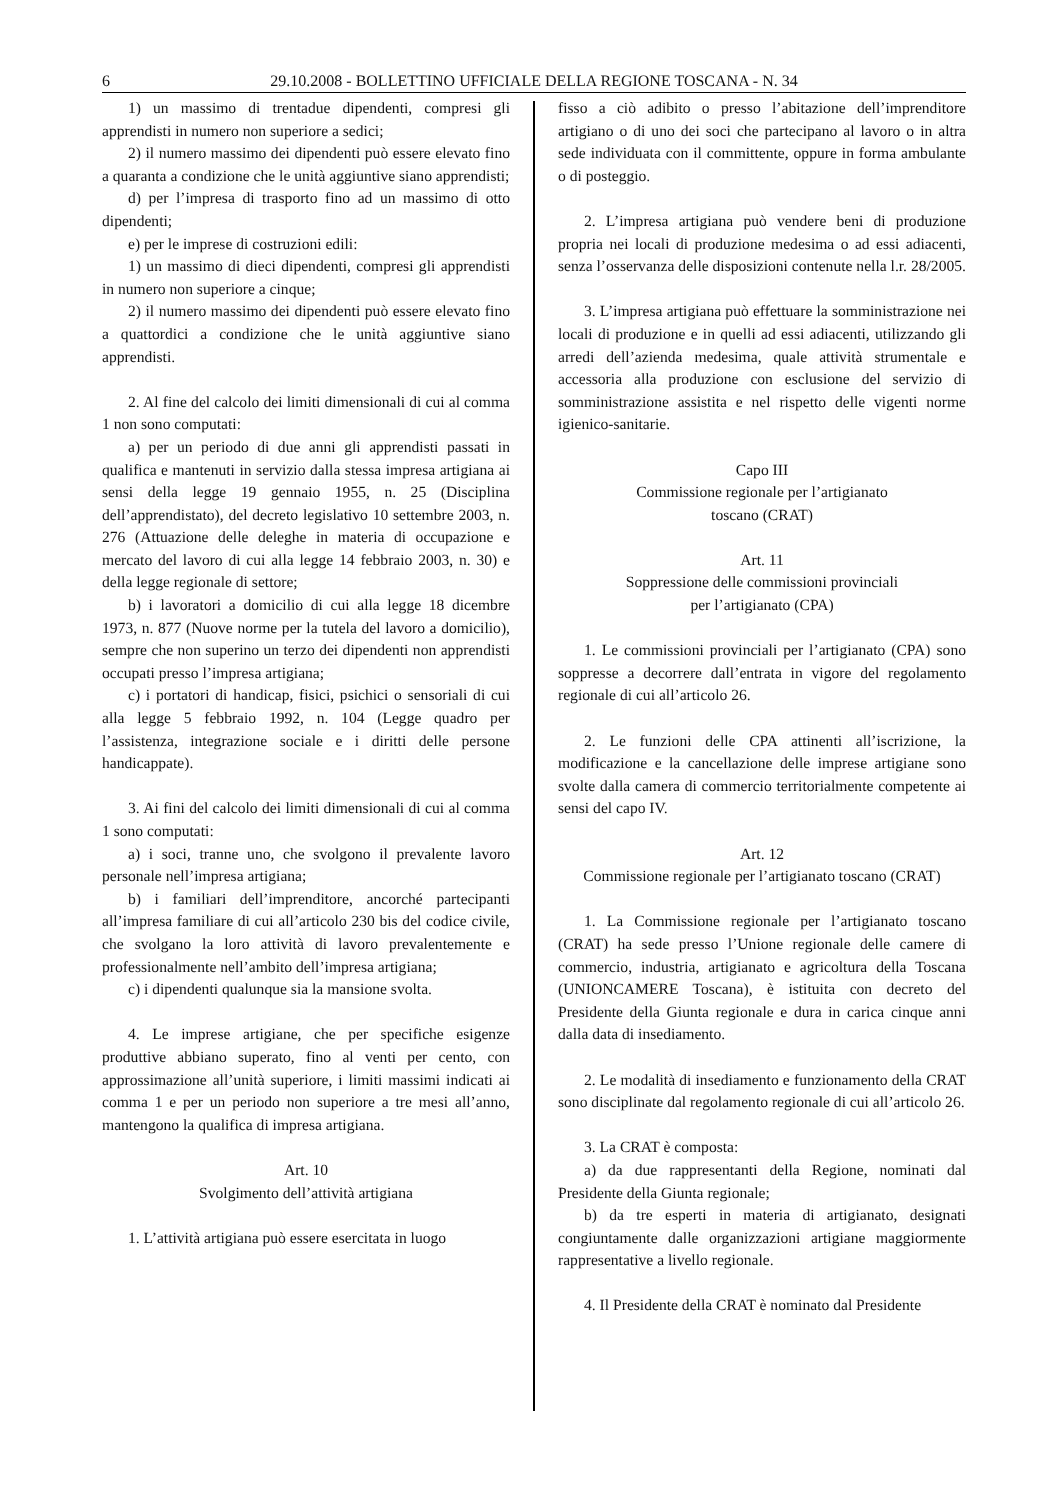6 29.10.2008 - BOLLETTINO UFFICIALE DELLA REGIONE TOSCANA - N. 34
1) un massimo di trentadue dipendenti, compresi gli apprendisti in numero non superiore a sedici;
2) il numero massimo dei dipendenti può essere elevato fino a quaranta a condizione che le unità aggiuntive siano apprendisti;
d) per l’impresa di trasporto fino ad un massimo di otto dipendenti;
e) per le imprese di costruzioni edili:
1) un massimo di dieci dipendenti, compresi gli apprendisti in numero non superiore a cinque;
2) il numero massimo dei dipendenti può essere elevato fino a quattordici a condizione che le unità aggiuntive siano apprendisti.
2. Al fine del calcolo dei limiti dimensionali di cui al comma 1 non sono computati:
a) per un periodo di due anni gli apprendisti passati in qualifica e mantenuti in servizio dalla stessa impresa artigiana ai sensi della legge 19 gennaio 1955, n. 25 (Disciplina dell’apprendistato), del decreto legislativo 10 settembre 2003, n. 276 (Attuazione delle deleghe in materia di occupazione e mercato del lavoro di cui alla legge 14 febbraio 2003, n. 30) e della legge regionale di settore;
b) i lavoratori a domicilio di cui alla legge 18 dicembre 1973, n. 877 (Nuove norme per la tutela del lavoro a domicilio), sempre che non superino un terzo dei dipendenti non apprendisti occupati presso l’impresa artigiana;
c) i portatori di handicap, fisici, psichici o sensoriali di cui alla legge 5 febbraio 1992, n. 104 (Legge quadro per l’assistenza, integrazione sociale e i diritti delle persone handicappate).
3. Ai fini del calcolo dei limiti dimensionali di cui al comma 1 sono computati:
a) i soci, tranne uno, che svolgono il prevalente lavoro personale nell’impresa artigiana;
b) i familiari dell’imprenditore, ancorché partecipanti all’impresa familiare di cui all’articolo 230 bis del codice civile, che svolgano la loro attività di lavoro prevalentemente e professionalmente nell’ambito dell’impresa artigiana;
c) i dipendenti qualunque sia la mansione svolta.
4. Le imprese artigiane, che per specifiche esigenze produttive abbiano superato, fino al venti per cento, con approssimazione all’unità superiore, i limiti massimi indicati ai comma 1 e per un periodo non superiore a tre mesi all’anno, mantengono la qualifica di impresa artigiana.
Art. 10
Svolgimento dell’attività artigiana
1. L’attività artigiana può essere esercitata in luogo
fisso a ciò adibito o presso l’abitazione dell’imprenditore artigiano o di uno dei soci che partecipano al lavoro o in altra sede individuata con il committente, oppure in forma ambulante o di posteggio.
2. L’impresa artigiana può vendere beni di produzione propria nei locali di produzione medesima o ad essi adiacenti, senza l’osservanza delle disposizioni contenute nella l.r. 28/2005.
3. L’impresa artigiana può effettuare la somministrazione nei locali di produzione e in quelli ad essi adiacenti, utilizzando gli arredi dell’azienda medesima, quale attività strumentale e accessoria alla produzione con esclusione del servizio di somministrazione assistita e nel rispetto delle vigenti norme igienico-sanitarie.
Capo III
Commissione regionale per l’artigianato
toscano (CRAT)
Art. 11
Soppressione delle commissioni provinciali
per l’artigianato (CPA)
1. Le commissioni provinciali per l’artigianato (CPA) sono soppresse a decorrere dall’entrata in vigore del regolamento regionale di cui all’articolo 26.
2. Le funzioni delle CPA attinenti all’iscrizione, la modificazione e la cancellazione delle imprese artigiane sono svolte dalla camera di commercio territorialmente competente ai sensi del capo IV.
Art. 12
Commissione regionale per l’artigianato toscano (CRAT)
1. La Commissione regionale per l’artigianato toscano (CRAT) ha sede presso l’Unione regionale delle camere di commercio, industria, artigianato e agricoltura della Toscana (UNIONCAMERE Toscana), è istituita con decreto del Presidente della Giunta regionale e dura in carica cinque anni dalla data di insediamento.
2. Le modalità di insediamento e funzionamento della CRAT sono disciplinate dal regolamento regionale di cui all’articolo 26.
3. La CRAT è composta:
a) da due rappresentanti della Regione, nominati dal Presidente della Giunta regionale;
b) da tre esperti in materia di artigianato, designati congiuntamente dalle organizzazioni artigiane maggiormente rappresentative a livello regionale.
4. Il Presidente della CRAT è nominato dal Presidente